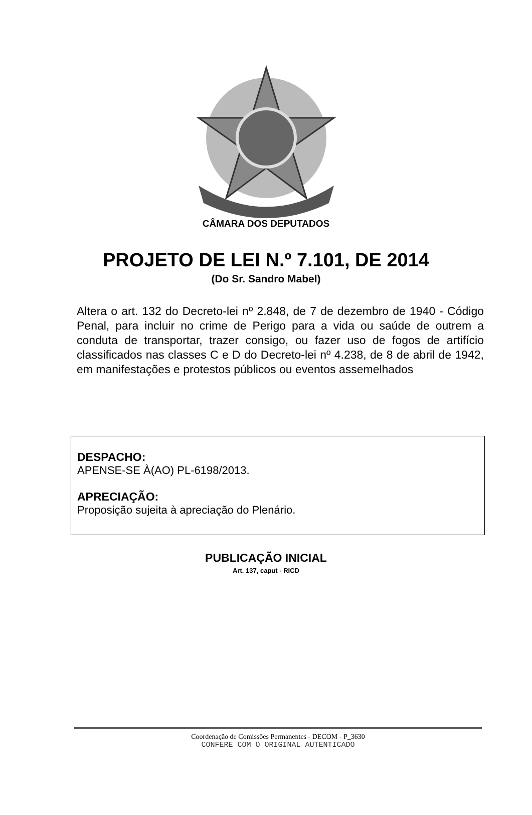CÂMARA DOS DEPUTADOS
PROJETO DE LEI N.º 7.101, DE 2014
(Do Sr. Sandro Mabel)
Altera o art. 132 do Decreto-lei nº 2.848, de 7 de dezembro de 1940 - Código Penal, para incluir no crime de Perigo para a vida ou saúde de outrem a conduta de transportar, trazer consigo, ou fazer uso de fogos de artifício classificados nas classes C e D do Decreto-lei nº 4.238, de 8 de abril de 1942, em manifestações e protestos públicos ou eventos assemelhados
DESPACHO:
APENSE-SE À(AO) PL-6198/2013.
APRECIAÇÃO:
Proposição sujeita à apreciação do Plenário.
PUBLICAÇÃO INICIAL
Art. 137, caput - RICD
Coordenação de Comissões Permanentes - DECOM - P_3630
CONFERE COM O ORIGINAL AUTENTICADO